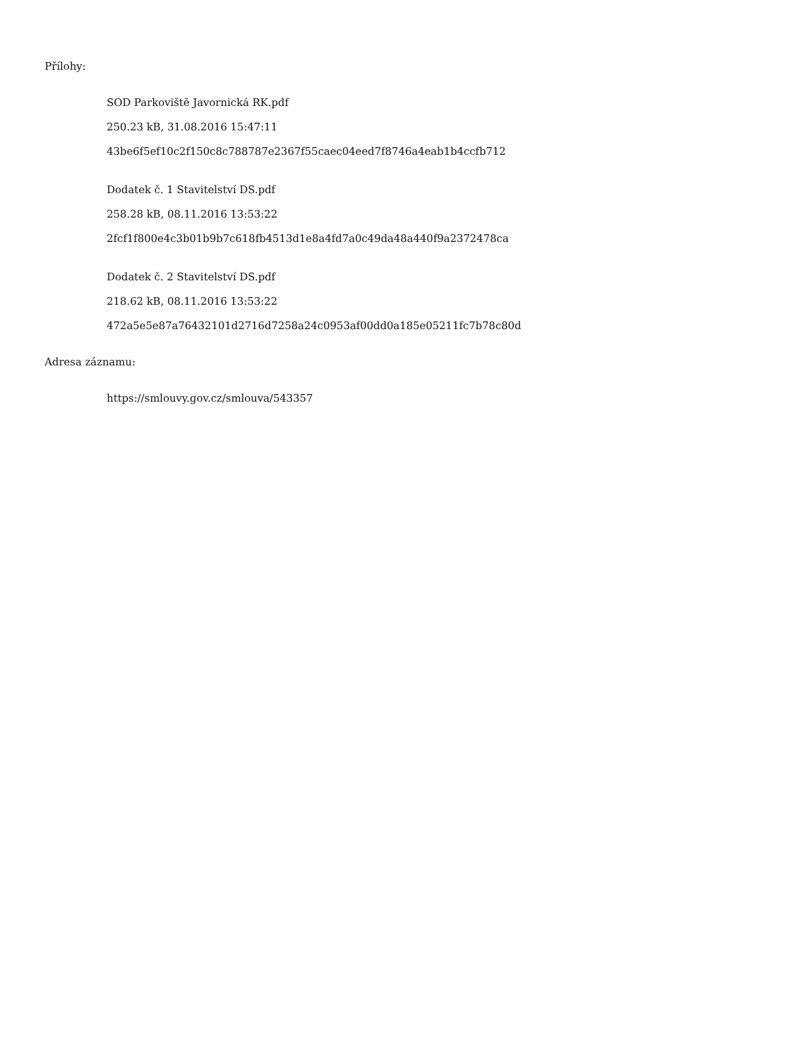Přílohy:
SOD Parkoviště Javornická RK.pdf
250.23 kB, 31.08.2016 15:47:11
43be6f5ef10c2f150c8c788787e2367f55caec04eed7f8746a4eab1b4ccfb712
Dodatek č. 1 Stavitelství DS.pdf
258.28 kB, 08.11.2016 13:53:22
2fcf1f800e4c3b01b9b7c618fb4513d1e8a4fd7a0c49da48a440f9a2372478ca
Dodatek č. 2 Stavitelství DS.pdf
218.62 kB, 08.11.2016 13:53:22
472a5e5e87a76432101d2716d7258a24c0953af00dd0a185e05211fc7b78c80d
Adresa záznamu:
https://smlouvy.gov.cz/smlouva/543357